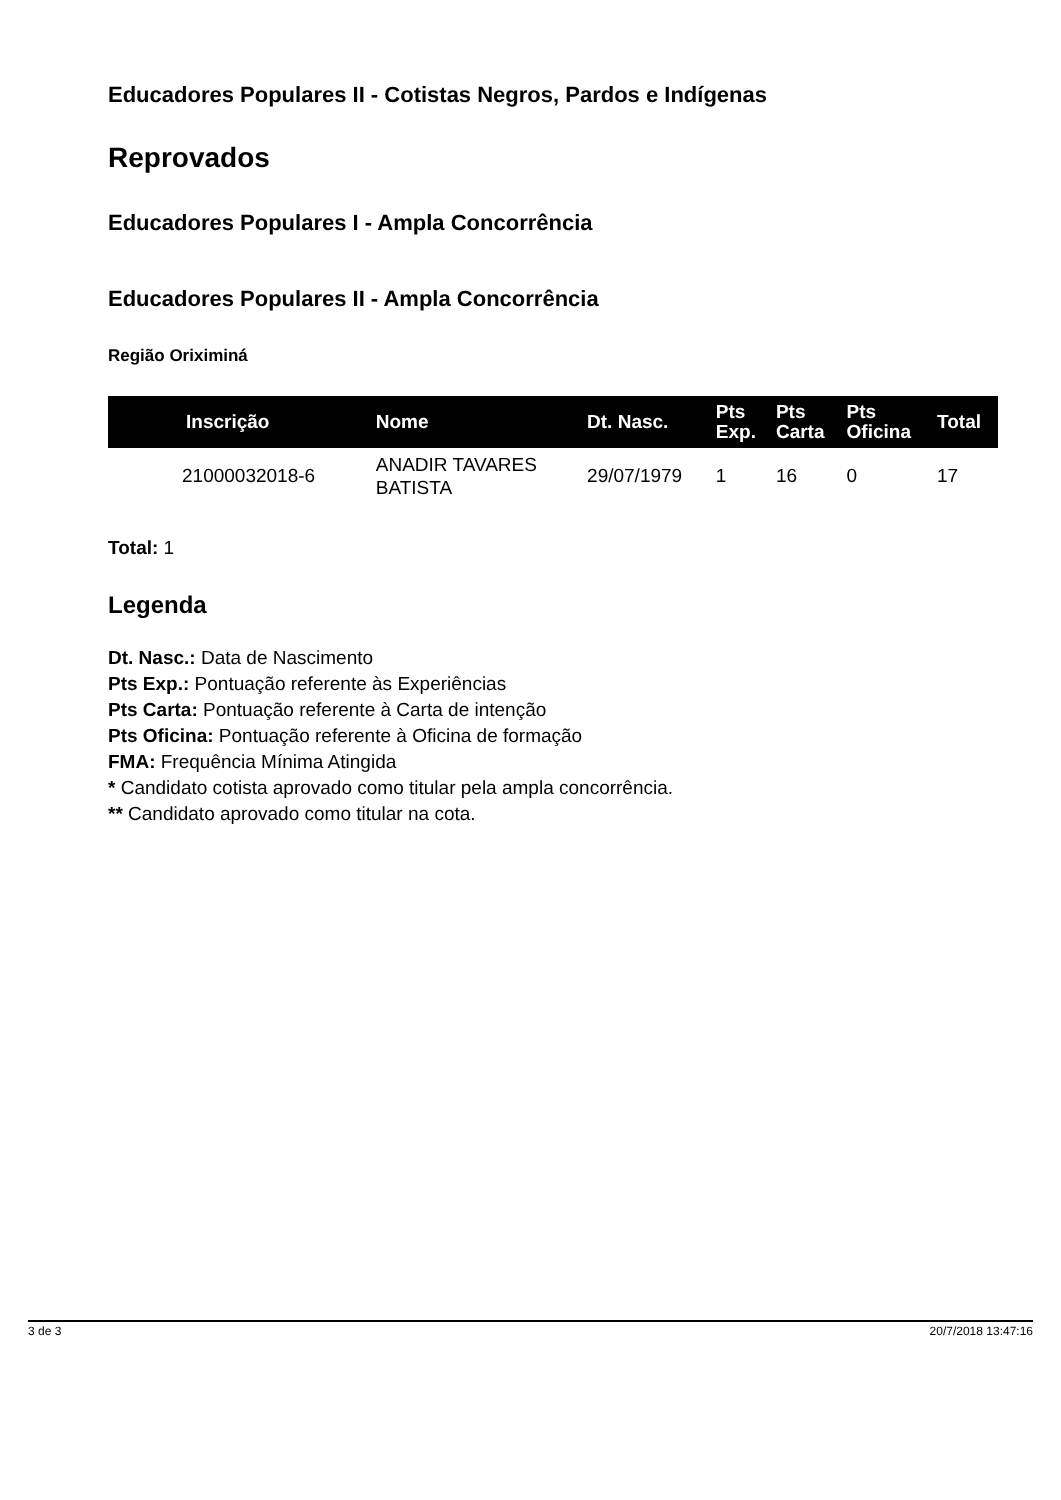Educadores Populares II - Cotistas Negros, Pardos e Indígenas
Reprovados
Educadores Populares I - Ampla Concorrência
Educadores Populares II - Ampla Concorrência
Região Oriximiná
| Inscrição | Nome | Dt. Nasc. | Pts Exp. | Pts Carta | Pts Oficina | Total |
| --- | --- | --- | --- | --- | --- | --- |
| 21000032018-6 | ANADIR TAVARES BATISTA | 29/07/1979 | 1 | 16 | 0 | 17 |
Total: 1
Legenda
Dt. Nasc.: Data de Nascimento
Pts Exp.: Pontuação referente às Experiências
Pts Carta: Pontuação referente à Carta de intenção
Pts Oficina: Pontuação referente à Oficina de formação
FMA: Frequência Mínima Atingida
* Candidato cotista aprovado como titular pela ampla concorrência.
** Candidato aprovado como titular na cota.
3 de 3 20/7/2018 13:47:16